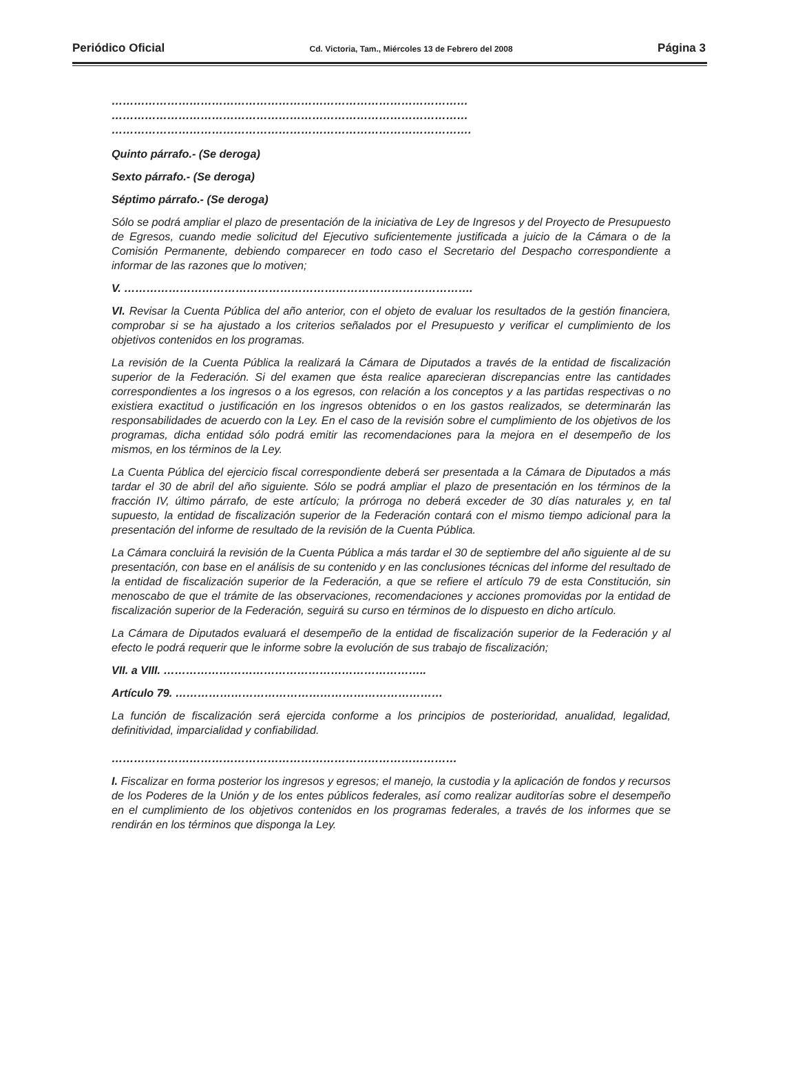Periódico Oficial Cd. Victoria, Tam., Miércoles 13 de Febrero del 2008 Página 3
……………………………………………………………………………………
……………………………………………………………………………………
…………………………………………………………………………………….
Quinto párrafo.- (Se deroga)
Sexto párrafo.- (Se deroga)
Séptimo párrafo.- (Se deroga)
Sólo se podrá ampliar el plazo de presentación de la iniciativa de Ley de Ingresos y del Proyecto de Presupuesto de Egresos, cuando medie solicitud del Ejecutivo suficientemente justificada a juicio de la Cámara o de la Comisión Permanente, debiendo comparecer en todo caso el Secretario del Despacho correspondiente a informar de las razones que lo motiven;
V. ………………………………………………………………………………….
VI. Revisar la Cuenta Pública del año anterior, con el objeto de evaluar los resultados de la gestión financiera, comprobar si se ha ajustado a los criterios señalados por el Presupuesto y verificar el cumplimiento de los objetivos contenidos en los programas.
La revisión de la Cuenta Pública la realizará la Cámara de Diputados a través de la entidad de fiscalización superior de la Federación. Si del examen que ésta realice aparecieran discrepancias entre las cantidades correspondientes a los ingresos o a los egresos, con relación a los conceptos y a las partidas respectivas o no existiera exactitud o justificación en los ingresos obtenidos o en los gastos realizados, se determinarán las responsabilidades de acuerdo con la Ley. En el caso de la revisión sobre el cumplimiento de los objetivos de los programas, dicha entidad sólo podrá emitir las recomendaciones para la mejora en el desempeño de los mismos, en los términos de la Ley.
La Cuenta Pública del ejercicio fiscal correspondiente deberá ser presentada a la Cámara de Diputados a más tardar el 30 de abril del año siguiente. Sólo se podrá ampliar el plazo de presentación en los términos de la fracción IV, último párrafo, de este artículo; la prórroga no deberá exceder de 30 días naturales y, en tal supuesto, la entidad de fiscalización superior de la Federación contará con el mismo tiempo adicional para la presentación del informe de resultado de la revisión de la Cuenta Pública.
La Cámara concluirá la revisión de la Cuenta Pública a más tardar el 30 de septiembre del año siguiente al de su presentación, con base en el análisis de su contenido y en las conclusiones técnicas del informe del resultado de la entidad de fiscalización superior de la Federación, a que se refiere el artículo 79 de esta Constitución, sin menoscabo de que el trámite de las observaciones, recomendaciones y acciones promovidas por la entidad de fiscalización superior de la Federación, seguirá su curso en términos de lo dispuesto en dicho artículo.
La Cámara de Diputados evaluará el desempeño de la entidad de fiscalización superior de la Federación y al efecto le podrá requerir que le informe sobre la evolución de sus trabajo de fiscalización;
VII. a VIII. ……………………………………………………………..
Artículo 79. ………………………………………………………………
La función de fiscalización será ejercida conforme a los principios de posterioridad, anualidad, legalidad, definitividad, imparcialidad y confiabilidad.
…………………………………………………………………………………
I. Fiscalizar en forma posterior los ingresos y egresos; el manejo, la custodia y la aplicación de fondos y recursos de los Poderes de la Unión y de los entes públicos federales, así como realizar auditorías sobre el desempeño en el cumplimiento de los objetivos contenidos en los programas federales, a través de los informes que se rendirán en los términos que disponga la Ley.